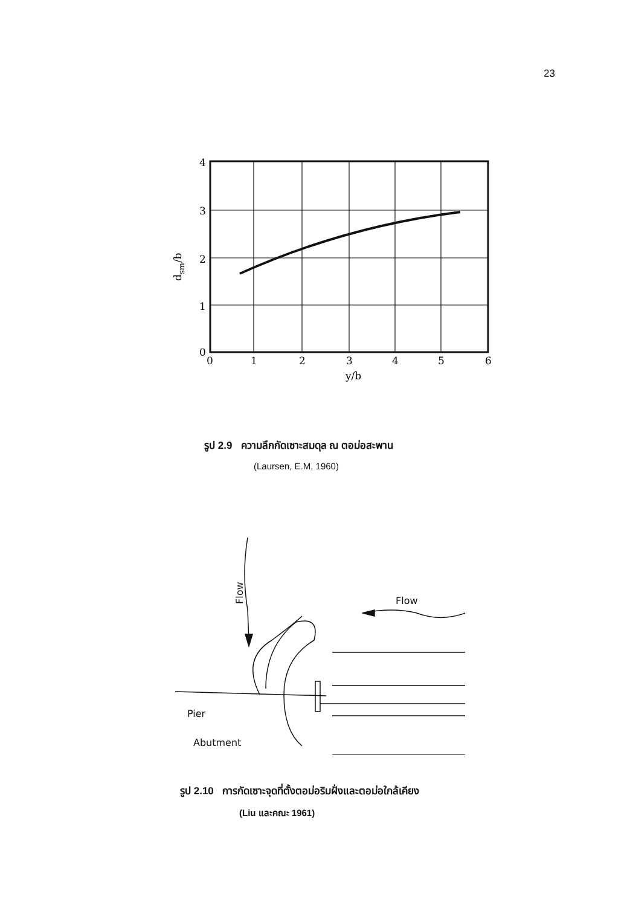23
4
3
2
1
0
0
1
2
3
4
5
6
y/b
dsm/b
รูป 2.9 ความลึกกัดเซาะสมดุล ณ ตอม่อสะพาน
(Laursen, E.M, 1960)
Flow
Flow
Pier
Abutment
รูป 2.10 การกัดเซาะจุดที่ตั้งตอม่อริมฝั่งและตอม่อใกล้เคียง
(Liu และคณะ 1961)